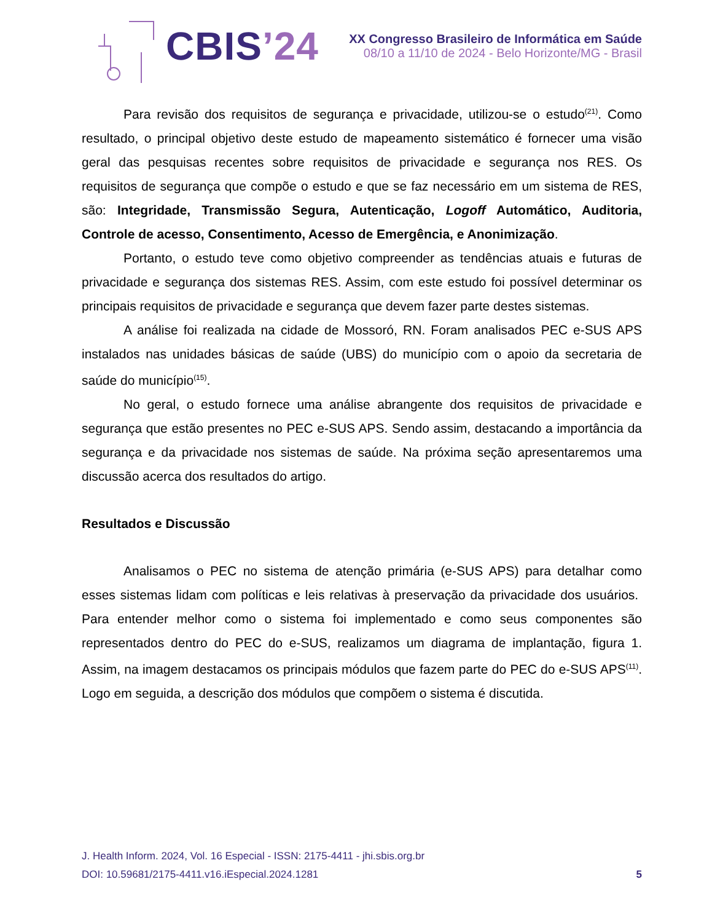CBIS’24
XX Congresso Brasileiro de Informática em Saúde
08/10 a 11/10 de 2024 - Belo Horizonte/MG - Brasil
Para revisão dos requisitos de segurança e privacidade, utilizou-se o estudo<sup>(21)</sup>. Como resultado, o principal objetivo deste estudo de mapeamento sistemático é fornecer uma visão geral das pesquisas recentes sobre requisitos de privacidade e segurança nos RES. Os requisitos de segurança que compõe o estudo e que se faz necessário em um sistema de RES, são: Integridade, Transmissão Segura, Autenticação, Logoff Automático, Auditoria, Controle de acesso, Consentimento, Acesso de Emergência, e Anonimização.
Portanto, o estudo teve como objetivo compreender as tendências atuais e futuras de privacidade e segurança dos sistemas RES. Assim, com este estudo foi possível determinar os principais requisitos de privacidade e segurança que devem fazer parte destes sistemas.
A análise foi realizada na cidade de Mossoró, RN. Foram analisados PEC e-SUS APS instalados nas unidades básicas de saúde (UBS) do município com o apoio da secretaria de saúde do município<sup>(15)</sup>.
No geral, o estudo fornece uma análise abrangente dos requisitos de privacidade e segurança que estão presentes no PEC e-SUS APS. Sendo assim, destacando a importância da segurança e da privacidade nos sistemas de saúde. Na próxima seção apresentaremos uma discussão acerca dos resultados do artigo.
Resultados e Discussão
Analisamos o PEC no sistema de atenção primária (e-SUS APS) para detalhar como esses sistemas lidam com políticas e leis relativas à preservação da privacidade dos usuários. Para entender melhor como o sistema foi implementado e como seus componentes são representados dentro do PEC do e-SUS, realizamos um diagrama de implantação, figura 1. Assim, na imagem destacamos os principais módulos que fazem parte do PEC do e-SUS APS<sup>(11)</sup>. Logo em seguida, a descrição dos módulos que compõem o sistema é discutida.
J. Health Inform. 2024, Vol. 16 Especial - ISSN: 2175-4411 - jhi.sbis.org.br
DOI: 10.59681/2175-4411.v16.iEspecial.2024.1281 5